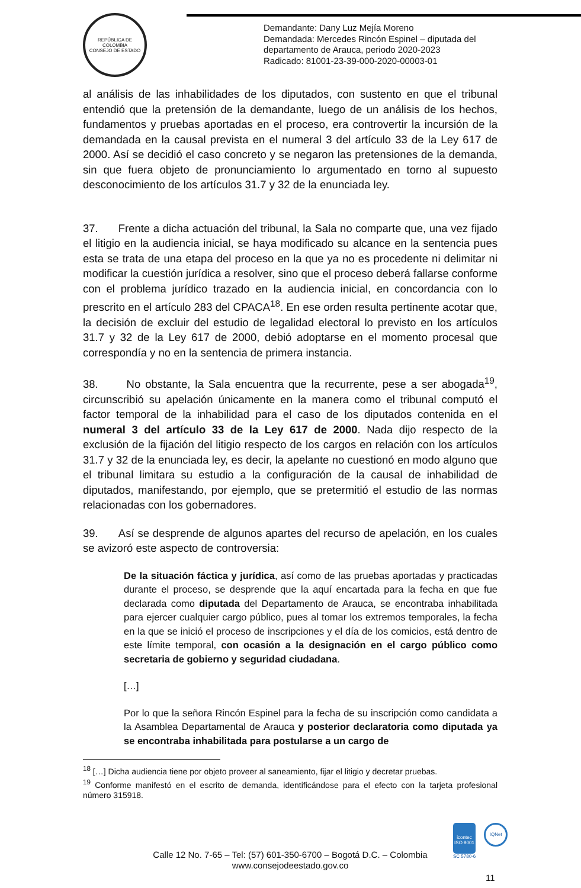REPÚBLICA DE COLOMBIA
CONSEJO DE ESTADO
Demandante: Dany Luz Mejía Moreno
Demandada: Mercedes Rincón Espinel – diputada del
departamento de Arauca, periodo 2020-2023
Radicado: 81001-23-39-000-2020-00003-01
al análisis de las inhabilidades de los diputados, con sustento en que el tribunal entendió que la pretensión de la demandante, luego de un análisis de los hechos, fundamentos y pruebas aportadas en el proceso, era controvertir la incursión de la demandada en la causal prevista en el numeral 3 del artículo 33 de la Ley 617 de 2000. Así se decidió el caso concreto y se negaron las pretensiones de la demanda, sin que fuera objeto de pronunciamiento lo argumentado en torno al supuesto desconocimiento de los artículos 31.7 y 32 de la enunciada ley.
37. Frente a dicha actuación del tribunal, la Sala no comparte que, una vez fijado el litigio en la audiencia inicial, se haya modificado su alcance en la sentencia pues esta se trata de una etapa del proceso en la que ya no es procedente ni delimitar ni modificar la cuestión jurídica a resolver, sino que el proceso deberá fallarse conforme con el problema jurídico trazado en la audiencia inicial, en concordancia con lo prescrito en el artículo 283 del CPACA<sup>18</sup>. En ese orden resulta pertinente acotar que, la decisión de excluir del estudio de legalidad electoral lo previsto en los artículos 31.7 y 32 de la Ley 617 de 2000, debió adoptarse en el momento procesal que correspondía y no en la sentencia de primera instancia.
38. No obstante, la Sala encuentra que la recurrente, pese a ser abogada<sup>19</sup>, circunscribió su apelación únicamente en la manera como el tribunal computó el factor temporal de la inhabilidad para el caso de los diputados contenida en el numeral 3 del artículo 33 de la Ley 617 de 2000. Nada dijo respecto de la exclusión de la fijación del litigio respecto de los cargos en relación con los artículos 31.7 y 32 de la enunciada ley, es decir, la apelante no cuestionó en modo alguno que el tribunal limitara su estudio a la configuración de la causal de inhabilidad de diputados, manifestando, por ejemplo, que se pretermitió el estudio de las normas relacionadas con los gobernadores.
39. Así se desprende de algunos apartes del recurso de apelación, en los cuales se avizoró este aspecto de controversia:
De la situación fáctica y jurídica, así como de las pruebas aportadas y practicadas durante el proceso, se desprende que la aquí encartada para la fecha en que fue declarada como diputada del Departamento de Arauca, se encontraba inhabilitada para ejercer cualquier cargo público, pues al tomar los extremos temporales, la fecha en la que se inició el proceso de inscripciones y el día de los comicios, está dentro de este límite temporal, con ocasión a la designación en el cargo público como secretaria de gobierno y seguridad ciudadana.
[…]
Por lo que la señora Rincón Espinel para la fecha de su inscripción como candidata a la Asamblea Departamental de Arauca y posterior declaratoria como diputada ya se encontraba inhabilitada para postularse a un cargo de
<sup>18</sup> […] Dicha audiencia tiene por objeto proveer al saneamiento, fijar el litigio y decretar pruebas.
<sup>19</sup> Conforme manifestó en el escrito de demanda, identificándose para el efecto con la tarjeta profesional número 315918.
Calle 12 No. 7-65 – Tel: (57) 601-350-6700 – Bogotá D.C. – Colombia
www.consejodeestado.gov.co
icontec
ISO 9001
SC 5780-6
IQNet
11